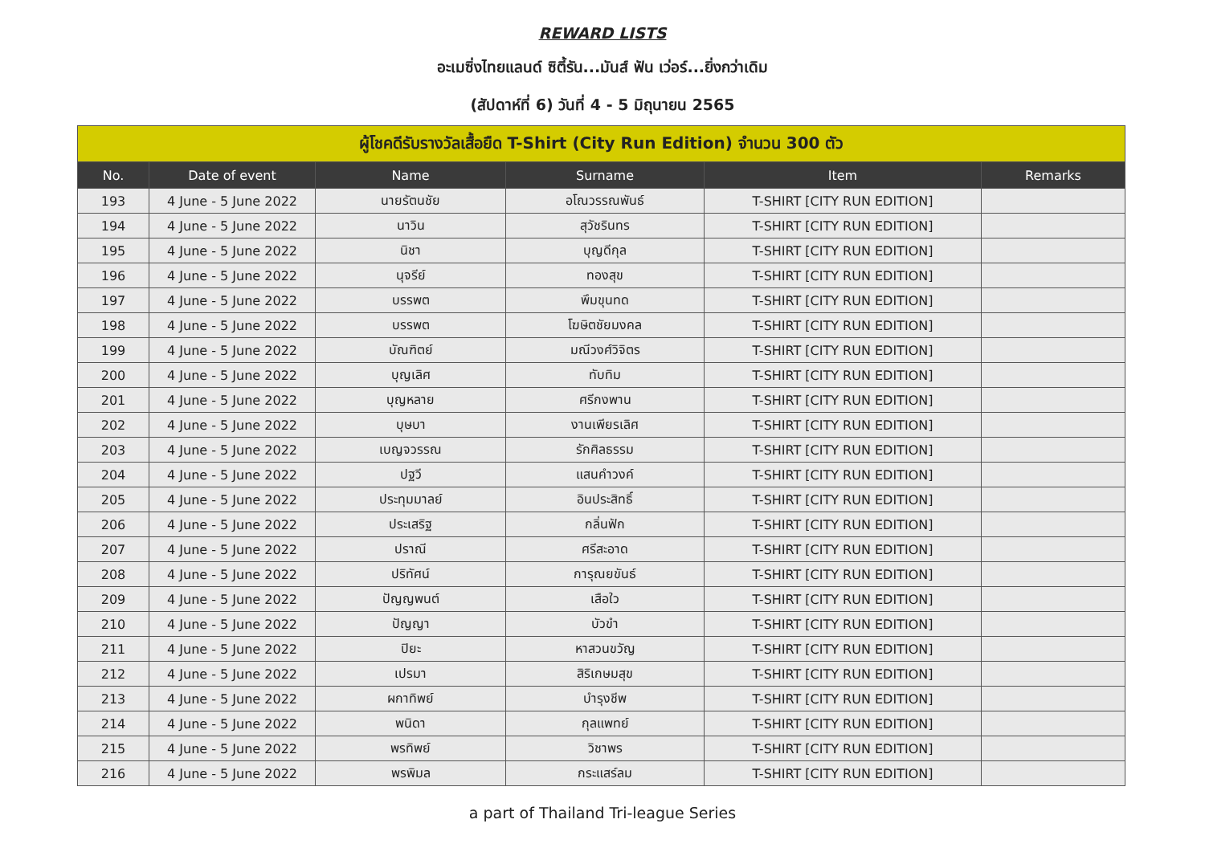REWARD LISTS
อะเมซิ่งไทยแลนด์ ซิตี้รัน...มันส์ ฟัน เว่อร์...ยิ่งกว่าเดิม
(สัปดาห์ที่ 6) วันที่ 4 - 5 มิถุนายน 2565
| ผู้โชคดีรับรางวัลเสื้อยืด T-Shirt (City Run Edition) จำนวน 300 ตัว | | | | | |
| --- | --- | --- | --- | --- | --- |
| No. | Date of event | Name | Surname | Item | Remarks |
| 193 | 4 June - 5 June 2022 | นายรัตนชัย | อโณวรรณพันธ์ | T-SHIRT [CITY RUN EDITION] | |
| 194 | 4 June - 5 June 2022 | นาวิน | สุวัชรินทร | T-SHIRT [CITY RUN EDITION] | |
| 195 | 4 June - 5 June 2022 | นิชา | บุญดีกุล | T-SHIRT [CITY RUN EDITION] | |
| 196 | 4 June - 5 June 2022 | นุจรีย์ | ทองสุข | T-SHIRT [CITY RUN EDITION] | |
| 197 | 4 June - 5 June 2022 | บรรพต | พึมขุนทด | T-SHIRT [CITY RUN EDITION] | |
| 198 | 4 June - 5 June 2022 | บรรพต | โฆษิตชัยมงคล | T-SHIRT [CITY RUN EDITION] | |
| 199 | 4 June - 5 June 2022 | บัณฑิตย์ | มณีวงศ์วิจิตร | T-SHIRT [CITY RUN EDITION] | |
| 200 | 4 June - 5 June 2022 | บุญเลิศ | ทับทิม | T-SHIRT [CITY RUN EDITION] | |
| 201 | 4 June - 5 June 2022 | บุญหลาย | ศรีกงพาน | T-SHIRT [CITY RUN EDITION] | |
| 202 | 4 June - 5 June 2022 | บุษบา | งานเพียรเลิศ | T-SHIRT [CITY RUN EDITION] | |
| 203 | 4 June - 5 June 2022 | เบญจวรรณ | รักศิลธรรม | T-SHIRT [CITY RUN EDITION] | |
| 204 | 4 June - 5 June 2022 | ปฐวี | แสนคำวงค์ | T-SHIRT [CITY RUN EDITION] | |
| 205 | 4 June - 5 June 2022 | ประทุมมาลย์ | อินประสิทธิ์ | T-SHIRT [CITY RUN EDITION] | |
| 206 | 4 June - 5 June 2022 | ประเสริฐ | กลิ่นฟัก | T-SHIRT [CITY RUN EDITION] | |
| 207 | 4 June - 5 June 2022 | ปราณี | ศรีสะอาด | T-SHIRT [CITY RUN EDITION] | |
| 208 | 4 June - 5 June 2022 | ปริทัศน์ | การุณยขันธ์ | T-SHIRT [CITY RUN EDITION] | |
| 209 | 4 June - 5 June 2022 | ปัญญพนต์ | เสือใว | T-SHIRT [CITY RUN EDITION] | |
| 210 | 4 June - 5 June 2022 | ปัญญา | บัวขำ | T-SHIRT [CITY RUN EDITION] | |
| 211 | 4 June - 5 June 2022 | ปิยะ | หาสวนขวัญ | T-SHIRT [CITY RUN EDITION] | |
| 212 | 4 June - 5 June 2022 | เปรมา | สิริเกษมสุข | T-SHIRT [CITY RUN EDITION] | |
| 213 | 4 June - 5 June 2022 | ผกาทิพย์ | บำรุงชีพ | T-SHIRT [CITY RUN EDITION] | |
| 214 | 4 June - 5 June 2022 | พนิดา | กุลแพทย์ | T-SHIRT [CITY RUN EDITION] | |
| 215 | 4 June - 5 June 2022 | พรทิพย์ | วิชาพร | T-SHIRT [CITY RUN EDITION] | |
| 216 | 4 June - 5 June 2022 | พรพิมล | กระแสร์ลม | T-SHIRT [CITY RUN EDITION] | |
a part of Thailand Tri-league Series